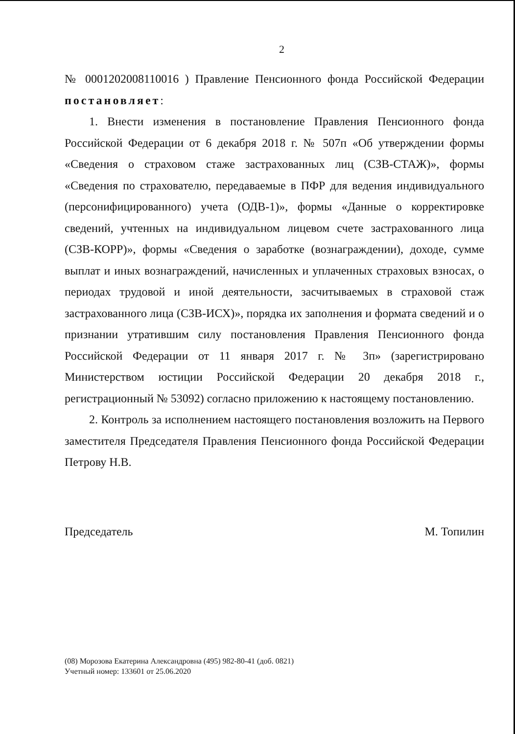2
№ 0001202008110016 ) Правление Пенсионного фонда Российской Федерации постановляет:
1. Внести изменения в постановление Правления Пенсионного фонда Российской Федерации от 6 декабря 2018 г. № 507п «Об утверждении формы «Сведения о страховом стаже застрахованных лиц (СЗВ-СТАЖ)», формы «Сведения по страхователю, передаваемые в ПФР для ведения индивидуального (персонифицированного) учета (ОДВ-1)», формы «Данные о корректировке сведений, учтенных на индивидуальном лицевом счете застрахованного лица (СЗВ-КОРР)», формы «Сведения о заработке (вознаграждении), доходе, сумме выплат и иных вознаграждений, начисленных и уплаченных страховых взносах, о периодах трудовой и иной деятельности, засчитываемых в страховой стаж застрахованного лица (СЗВ-ИСХ)», порядка их заполнения и формата сведений и о признании утратившим силу постановления Правления Пенсионного фонда Российской Федерации от 11 января 2017 г. № 3п» (зарегистрировано Министерством юстиции Российской Федерации 20 декабря 2018 г., регистрационный № 53092) согласно приложению к настоящему постановлению.
2. Контроль за исполнением настоящего постановления возложить на Первого заместителя Председателя Правления Пенсионного фонда Российской Федерации Петрову Н.В.
Председатель М. Топилин
(08) Морозова Екатерина Александровна (495) 982-80-41 (доб. 0821)
Учетный номер: 133601 от 25.06.2020